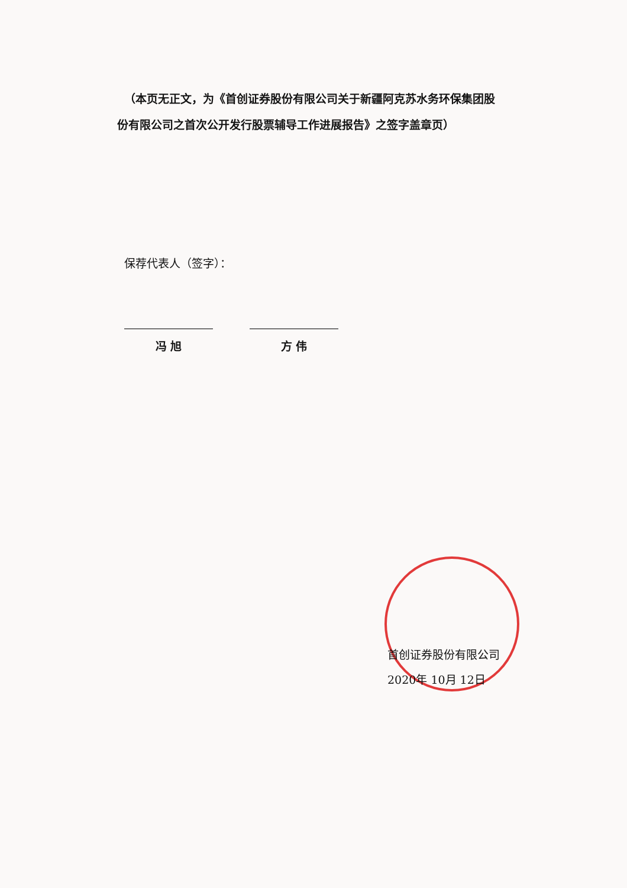（本页无正文，为《首创证券股份有限公司关于新疆阿克苏水务环保集团股份有限公司之首次公开发行股票辅导工作进展报告》之签字盖章页）
保荐代表人（签字）：
冯 旭 方 伟
首创证券股份有限公司
2020年 10月 12日